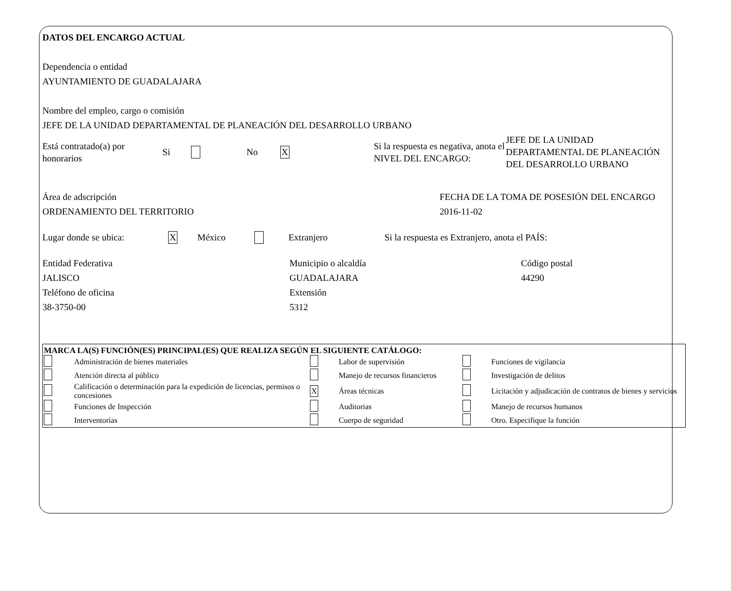DATOS DEL ENCARGO ACTUAL
Dependencia o entidad
AYUNTAMIENTO DE GUADALAJARA
Nombre del empleo, cargo o comisión
JEFE DE LA UNIDAD DEPARTAMENTAL DE PLANEACIÓN DEL DESARROLLO URBANO
Está contratado(a) por honorarios
Si No
X
Si la respuesta es negativa, anota el NIVEL DEL ENCARGO:
JEFE DE LA UNIDAD DEPARTAMENTAL DE PLANEACIÓN DEL DESARROLLO URBANO
Área de adscripción
ORDENAMIENTO DEL TERRITORIO
FECHA DE LA TOMA DE POSESIÓN DEL ENCARGO
2016-11-02
Lugar donde se ubica:
X
México Extranjero
Si la respuesta es Extranjero, anota el PAÍS:
Entidad Federativa
JALISCO
Teléfono de oficina
38-3750-00
Municipio o alcaldía
GUADALAJARA
Extensión
5312
Código postal
44290
| MARCA LA(S) FUNCIÓN(ES) PRINCIPAL(ES) QUE REALIZA SEGÚN EL SIGUIENTE CATÁLOGO: | | | | | |
| | Administración de bienes materiales | | Labor de supervisión | | Funciones de vigilancia |
| | Atención directa al público | | Manejo de recursos financieros | | Investigación de delitos |
| | Calificación o determinación para la expedición de licencias, permisos o concesiones | X | Áreas técnicas | | Licitación y adjudicación de contratos de bienes y servicios |
| | Funciones de Inspección | | Auditorias | | Manejo de recursos humanos |
| | Interventorías | | Cuerpo de seguridad | | Otro. Especifique la función |